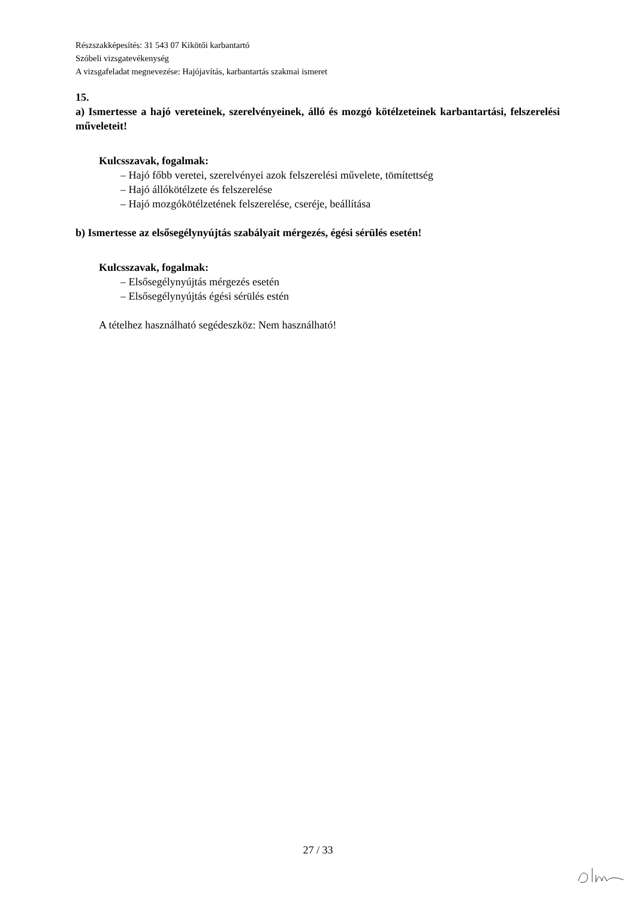Részszakképesítés: 31 543 07 Kikötői karbantartó
Szóbeli vizsgatevékenység
A vizsgafeladat megnevezése: Hajójavítás, karbantartás szakmai ismeret
15.
a) Ismertesse a hajó vereteinek, szerelvényeinek, álló és mozgó kötélzeteinek karbantartási, felszerelési műveleteit!
Kulcsszavak, fogalmak:
– Hajó főbb veretei, szerelvényei azok felszerelési művelete, tömítettség
– Hajó állókötélzete és felszerelése
– Hajó mozgókötélzetének felszerelése, cseréje, beállítása
b) Ismertesse az elsősegélynyújtás szabályait mérgezés, égési sérülés esetén!
Kulcsszavak, fogalmak:
– Elsősegélynyújtás mérgezés esetén
– Elsősegélynyújtás égési sérülés estén
A tételhez használható segédeszköz: Nem használható!
27 / 33